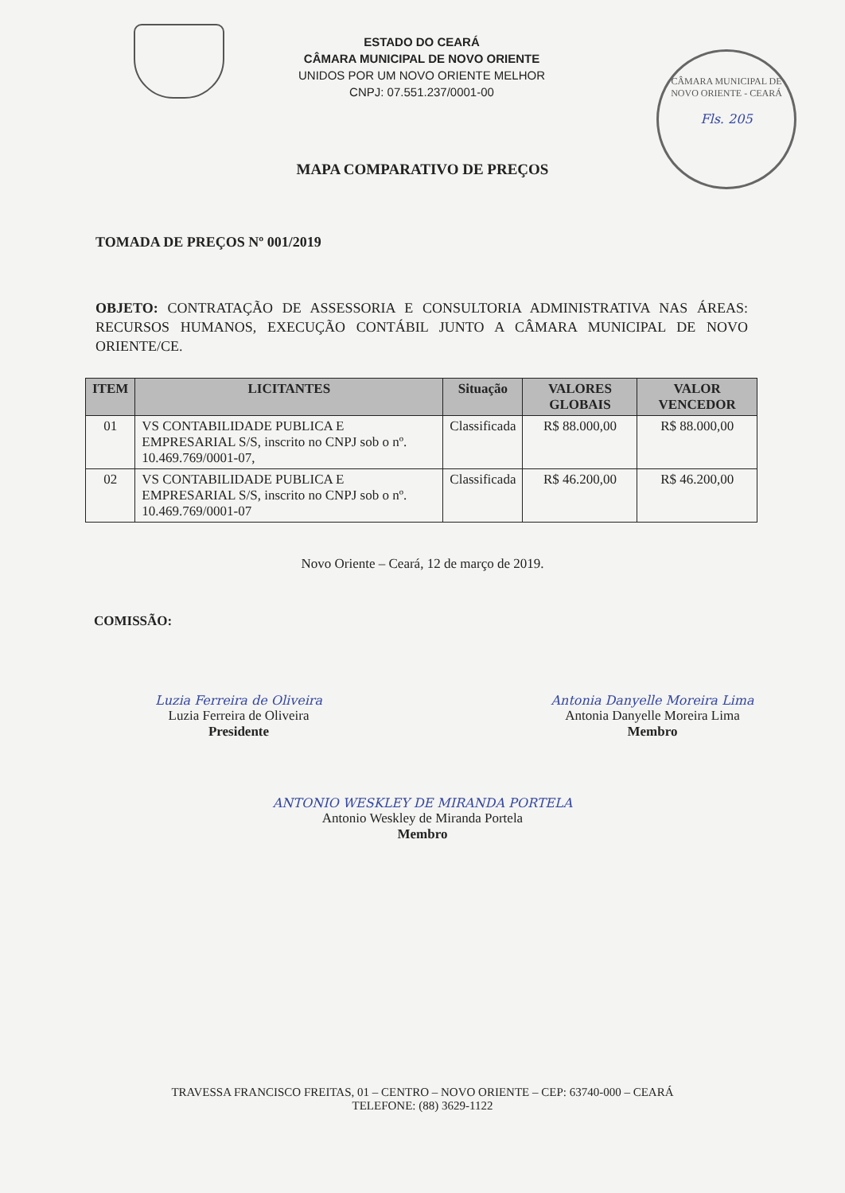CÂMARA MUNICIPAL DE NOVO ORIENTE - CEARÁ
Fls. 205
ESTADO DO CEARÁ
CÂMARA MUNICIPAL DE NOVO ORIENTE
UNIDOS POR UM NOVO ORIENTE MELHOR
CNPJ: 07.551.237/0001-00
MAPA COMPARATIVO DE PREÇOS
TOMADA DE PREÇOS Nº 001/2019
OBJETO: CONTRATAÇÃO DE ASSESSORIA E CONSULTORIA ADMINISTRATIVA NAS ÁREAS: RECURSOS HUMANOS, EXECUÇÃO CONTÁBIL JUNTO A CÂMARA MUNICIPAL DE NOVO ORIENTE/CE.
| ITEM | LICITANTES | Situação | VALORES GLOBAIS | VALOR VENCEDOR |
| --- | --- | --- | --- | --- |
| 01 | VS CONTABILIDADE PUBLICA E EMPRESARIAL S/S, inscrito no CNPJ sob o nº. 10.469.769/0001-07, | Classificada | R$ 88.000,00 | R$ 88.000,00 |
| 02 | VS CONTABILIDADE PUBLICA E EMPRESARIAL S/S, inscrito no CNPJ sob o nº. 10.469.769/0001-07 | Classificada | R$ 46.200,00 | R$ 46.200,00 |
Novo Oriente – Ceará, 12 de março de 2019.
COMISSÃO:
Luzia Ferreira de Oliveira
Luzia Ferreira de Oliveira
Presidente
Antonia Danyelle Moreira Lima
Antonia Danyelle Moreira Lima
Membro
ANTONIO WESKLEY DE MIRANDA PORTELA
Antonio Weskley de Miranda Portela
Membro
TRAVESSA FRANCISCO FREITAS, 01 – CENTRO – NOVO ORIENTE – CEP: 63740-000 – CEARÁ
TELEFONE: (88) 3629-1122